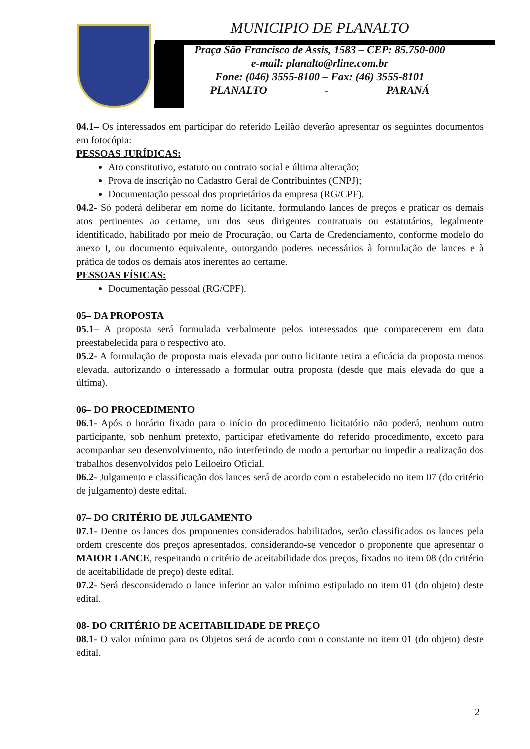MUNICIPIO DE PLANALTO
Praça São Francisco de Assis, 1583 – CEP: 85.750-000
e-mail: planalto@rline.com.br
Fone: (046) 3555-8100 – Fax: (46) 3555-8101
PLANALTO - PARANÁ
04.1– Os interessados em participar do referido Leilão deverão apresentar os seguintes documentos em fotocópia:
PESSOAS JURÍDICAS:
Ato constitutivo, estatuto ou contrato social e última alteração;
Prova de inscrição no Cadastro Geral de Contribuintes (CNPJ);
Documentação pessoal dos proprietários da empresa (RG/CPF).
04.2- Só poderá deliberar em nome do licitante, formulando lances de preços e praticar os demais atos pertinentes ao certame, um dos seus dirigentes contratuais ou estatutários, legalmente identificado, habilitado por meio de Procuração, ou Carta de Credenciamento, conforme modelo do anexo I, ou documento equivalente, outorgando poderes necessários à formulação de lances e à prática de todos os demais atos inerentes ao certame.
PESSOAS FÍSICAS:
Documentação pessoal (RG/CPF).
05– DA PROPOSTA
05.1– A proposta será formulada verbalmente pelos interessados que comparecerem em data preestabelecida para o respectivo ato.
05.2- A formulação de proposta mais elevada por outro licitante retira a eficácia da proposta menos elevada, autorizando o interessado a formular outra proposta (desde que mais elevada do que a última).
06– DO PROCEDIMENTO
06.1- Após o horário fixado para o início do procedimento licitatório não poderá, nenhum outro participante, sob nenhum pretexto, participar efetivamente do referido procedimento, exceto para acompanhar seu desenvolvimento, não interferindo de modo a perturbar ou impedir a realização dos trabalhos desenvolvidos pelo Leiloeiro Oficial.
06.2- Julgamento e classificação dos lances será de acordo com o estabelecido no item 07 (do critério de julgamento) deste edital.
07– DO CRITÉRIO DE JULGAMENTO
07.1- Dentre os lances dos proponentes considerados habilitados, serão classificados os lances pela ordem crescente dos preços apresentados, considerando-se vencedor o proponente que apresentar o MAIOR LANCE, respeitando o critério de aceitabilidade dos preços, fixados no item 08 (do critério de aceitabilidade de preço) deste edital.
07.2- Será desconsiderado o lance inferior ao valor mínimo estipulado no item 01 (do objeto) deste edital.
08- DO CRITÉRIO DE ACEITABILIDADE DE PREÇO
08.1- O valor mínimo para os Objetos será de acordo com o constante no item 01 (do objeto) deste edital.
2